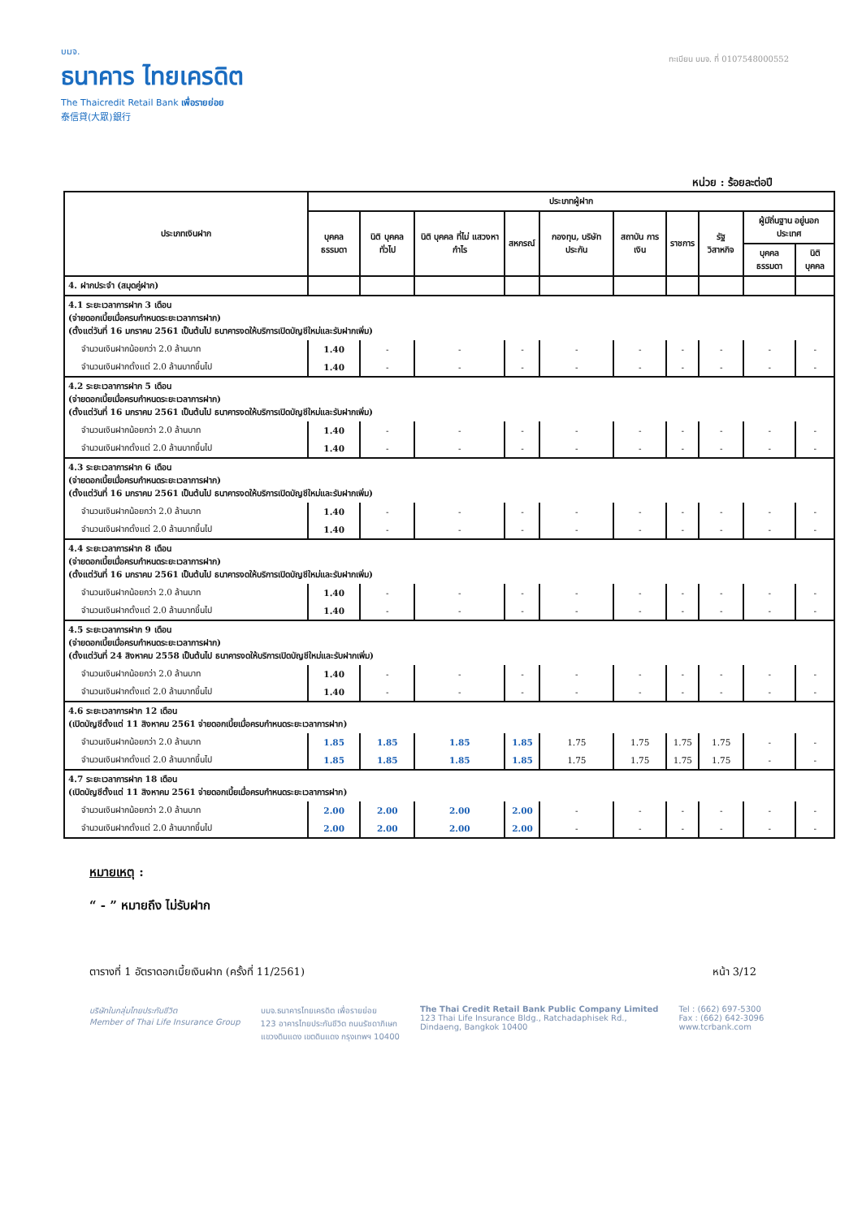บมจ.
ธนาคาร ไทยเครดิต
The Thaicredit Retail Bank เพื่อรายย่อย
泰信貸(大眾)銀行
ทะเบียน บมจ. ที่ 0107548000552
หน่วย : ร้อยละต่อปี
| ประเภทเงินฝาก | ประเภทผู้ฝาก | | | | | | | | | |
| --- | --- | --- | --- | --- | --- | --- | --- | --- | --- | --- |
| | บุคคล ธรรมดา | นิติ บุคคล ทั่วไป | นิติ บุคคล ที่ไม่ แสวงหา กำไร | สหกรณ์ | กองทุน, บริษัท ประกัน | สถาบัน การเงิน | ราชการ | รัฐ วิสาหกิจ | ผู้มีถิ่นฐาน อยู่นอกประเทศ | |
| | | | | | | | | | บุคคล ธรรมดา | นิติ บุคคล |
| 4. ฝากประจำ (สมุดคู่ฝาก) | | | | | | | | | | |
| 4.1 ระยะเวลาการฝาก 3 เดือน (จ่ายดอกเบี้ยเมื่อครบกำหนดระยะเวลาการฝาก) (ตั้งแต่วันที่ 16 มกราคม 2561 เป็นต้นไป ธนาคารงดให้บริการเปิดบัญชีใหม่และรับฝากเพิ่ม) | | | | | | | | | | |
| จำนวนเงินฝากน้อยกว่า 2.0 ล้านบาท | 1.40 | - | - | - | - | - | - | - | - | - |
| จำนวนเงินฝากตั้งแต่ 2.0 ล้านบาทขึ้นไป | 1.40 | - | - | - | - | - | - | - | - | - |
| 4.2 ระยะเวลาการฝาก 5 เดือน (จ่ายดอกเบี้ยเมื่อครบกำหนดระยะเวลาการฝาก) (ตั้งแต่วันที่ 16 มกราคม 2561 เป็นต้นไป ธนาคารงดให้บริการเปิดบัญชีใหม่และรับฝากเพิ่ม) | | | | | | | | | | |
| จำนวนเงินฝากน้อยกว่า 2.0 ล้านบาท | 1.40 | - | - | - | - | - | - | - | - | - |
| จำนวนเงินฝากตั้งแต่ 2.0 ล้านบาทขึ้นไป | 1.40 | - | - | - | - | - | - | - | - | - |
| 4.3 ระยะเวลาการฝาก 6 เดือน (จ่ายดอกเบี้ยเมื่อครบกำหนดระยะเวลาการฝาก) (ตั้งแต่วันที่ 16 มกราคม 2561 เป็นต้นไป ธนาคารงดให้บริการเปิดบัญชีใหม่และรับฝากเพิ่ม) | | | | | | | | | | |
| จำนวนเงินฝากน้อยกว่า 2.0 ล้านบาท | 1.40 | - | - | - | - | - | - | - | - | - |
| จำนวนเงินฝากตั้งแต่ 2.0 ล้านบาทขึ้นไป | 1.40 | - | - | - | - | - | - | - | - | - |
| 4.4 ระยะเวลาการฝาก 8 เดือน (จ่ายดอกเบี้ยเมื่อครบกำหนดระยะเวลาการฝาก) (ตั้งแต่วันที่ 16 มกราคม 2561 เป็นต้นไป ธนาคารงดให้บริการเปิดบัญชีใหม่และรับฝากเพิ่ม) | | | | | | | | | | |
| จำนวนเงินฝากน้อยกว่า 2.0 ล้านบาท | 1.40 | - | - | - | - | - | - | - | - | - |
| จำนวนเงินฝากตั้งแต่ 2.0 ล้านบาทขึ้นไป | 1.40 | - | - | - | - | - | - | - | - | - |
| 4.5 ระยะเวลาการฝาก 9 เดือน (จ่ายดอกเบี้ยเมื่อครบกำหนดระยะเวลาการฝาก) (ตั้งแต่วันที่ 24 สิงหาคม 2558 เป็นต้นไป ธนาคารงดให้บริการเปิดบัญชีใหม่และรับฝากเพิ่ม) | | | | | | | | | | |
| จำนวนเงินฝากน้อยกว่า 2.0 ล้านบาท | 1.40 | - | - | - | - | - | - | - | - | - |
| จำนวนเงินฝากตั้งแต่ 2.0 ล้านบาทขึ้นไป | 1.40 | - | - | - | - | - | - | - | - | - |
| 4.6 ระยะเวลาการฝาก 12 เดือน (เปิดบัญชีตั้งแต่ 11 สิงหาคม 2561 จ่ายดอกเบี้ยเมื่อครบกำหนดระยะเวลาการฝาก) | | | | | | | | | | |
| จำนวนเงินฝากน้อยกว่า 2.0 ล้านบาท | 1.85 | 1.85 | 1.85 | 1.85 | 1.75 | 1.75 | 1.75 | 1.75 | - | - |
| จำนวนเงินฝากตั้งแต่ 2.0 ล้านบาทขึ้นไป | 1.85 | 1.85 | 1.85 | 1.85 | 1.75 | 1.75 | 1.75 | 1.75 | - | - |
| 4.7 ระยะเวลาการฝาก 18 เดือน (เปิดบัญชีตั้งแต่ 11 สิงหาคม 2561 จ่ายดอกเบี้ยเมื่อครบกำหนดระยะเวลาการฝาก) | | | | | | | | | | |
| จำนวนเงินฝากน้อยกว่า 2.0 ล้านบาท | 2.00 | 2.00 | 2.00 | 2.00 | - | - | - | - | - | - |
| จำนวนเงินฝากตั้งแต่ 2.0 ล้านบาทขึ้นไป | 2.00 | 2.00 | 2.00 | 2.00 | - | - | - | - | - | - |
หมายเหตุ :
“ - ” หมายถึง ไม่รับฝาก
ตารางที่ 1 อัตราดอกเบี้ยเงินฝาก (ครั้งที่ 11/2561) หน้า 3/12
บริษัทในกลุ่มไทยประกันชีวิต
Member of Thai Life Insurance Group
บมจ.ธนาคารไทยเครดิต เพื่อรายย่อย
123 อาคารไทยประกันชีวิต ถนนรัชดาภิเษก
แขวงดินแดง เขตดินแดง กรุงเทพฯ 10400
The Thai Credit Retail Bank Public Company Limited
123 Thai Life Insurance Bldg., Ratchadaphisek Rd.,
Dindaeng, Bangkok 10400
Tel : (662) 697-5300
Fax : (662) 642-3096
www.tcrbank.com